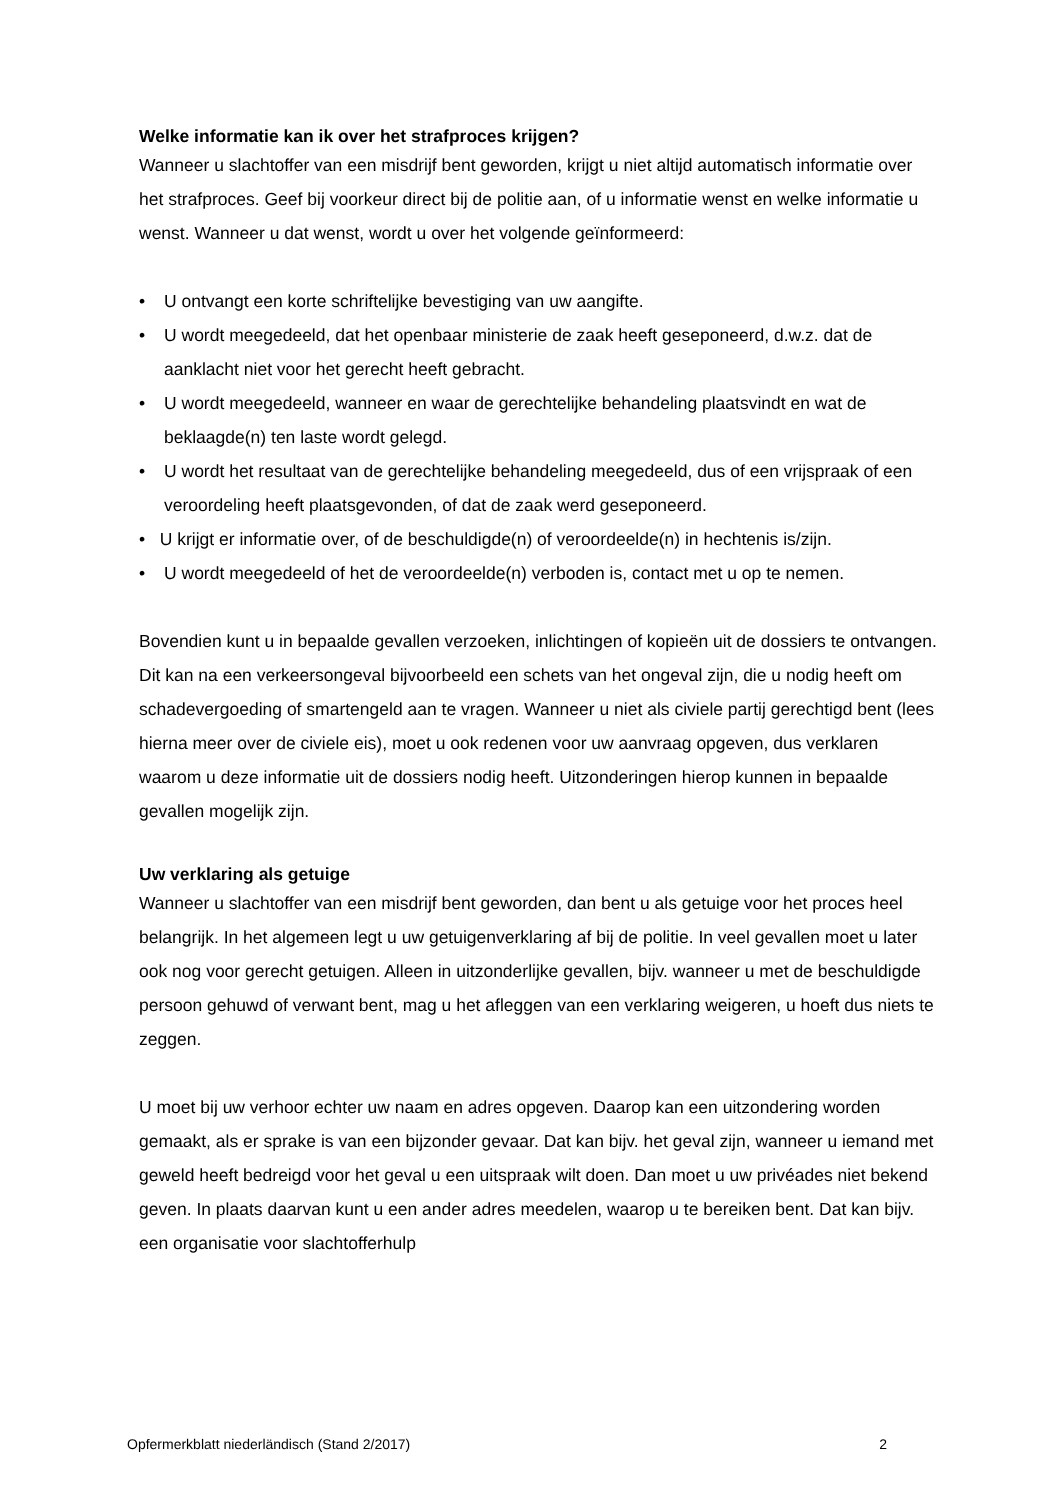Welke informatie kan ik over het strafproces krijgen?
Wanneer u slachtoffer van een misdrijf bent geworden, krijgt u niet altijd automatisch informatie over het strafproces. Geef bij voorkeur direct bij de politie aan, of u informatie wenst en welke informatie u wenst. Wanneer u dat wenst, wordt u over het volgende geïnformeerd:
• U ontvangt een korte schriftelijke bevestiging van uw aangifte.
• U wordt meegedeeld, dat het openbaar ministerie de zaak heeft geseponeerd, d.w.z. dat de aanklacht niet voor het gerecht heeft gebracht.
• U wordt meegedeeld, wanneer en waar de gerechtelijke behandeling plaatsvindt en wat de beklaagde(n) ten laste wordt gelegd.
• U wordt het resultaat van de gerechtelijke behandeling meegedeeld, dus of een vrijspraak of een veroordeling heeft plaatsgevonden, of dat de zaak werd geseponeerd.
• U krijgt er informatie over, of de beschuldigde(n) of veroordeelde(n) in hechtenis is/zijn.
• U wordt meegedeeld of het de veroordeelde(n) verboden is, contact met u op te nemen.
Bovendien kunt u in bepaalde gevallen verzoeken, inlichtingen of kopieën uit de dossiers te ontvangen. Dit kan na een verkeersongeval bijvoorbeeld een schets van het ongeval zijn, die u nodig heeft om schadevergoeding of smartengeld aan te vragen. Wanneer u niet als civiele partij gerechtigd bent (lees hierna meer over de civiele eis), moet u ook redenen voor uw aanvraag opgeven, dus verklaren waarom u deze informatie uit de dossiers nodig heeft. Uitzonderingen hierop kunnen in bepaalde gevallen mogelijk zijn.
Uw verklaring als getuige
Wanneer u slachtoffer van een misdrijf bent geworden, dan bent u als getuige voor het proces heel belangrijk. In het algemeen legt u uw getuigenverklaring af bij de politie. In veel gevallen moet u later ook nog voor gerecht getuigen. Alleen in uitzonderlijke gevallen, bijv. wanneer u met de beschuldigde persoon gehuwd of verwant bent, mag u het afleggen van een verklaring weigeren, u hoeft dus niets te zeggen.
U moet bij uw verhoor echter uw naam en adres opgeven. Daarop kan een uitzondering worden gemaakt, als er sprake is van een bijzonder gevaar. Dat kan bijv. het geval zijn, wanneer u iemand met geweld heeft bedreigd voor het geval u een uitspraak wilt doen. Dan moet u uw privéades niet bekend geven. In plaats daarvan kunt u een ander adres meedelen, waarop u te bereiken bent. Dat kan bijv. een organisatie voor slachtofferhulp
Opfermerkblatt niederländisch (Stand 2/2017) 2